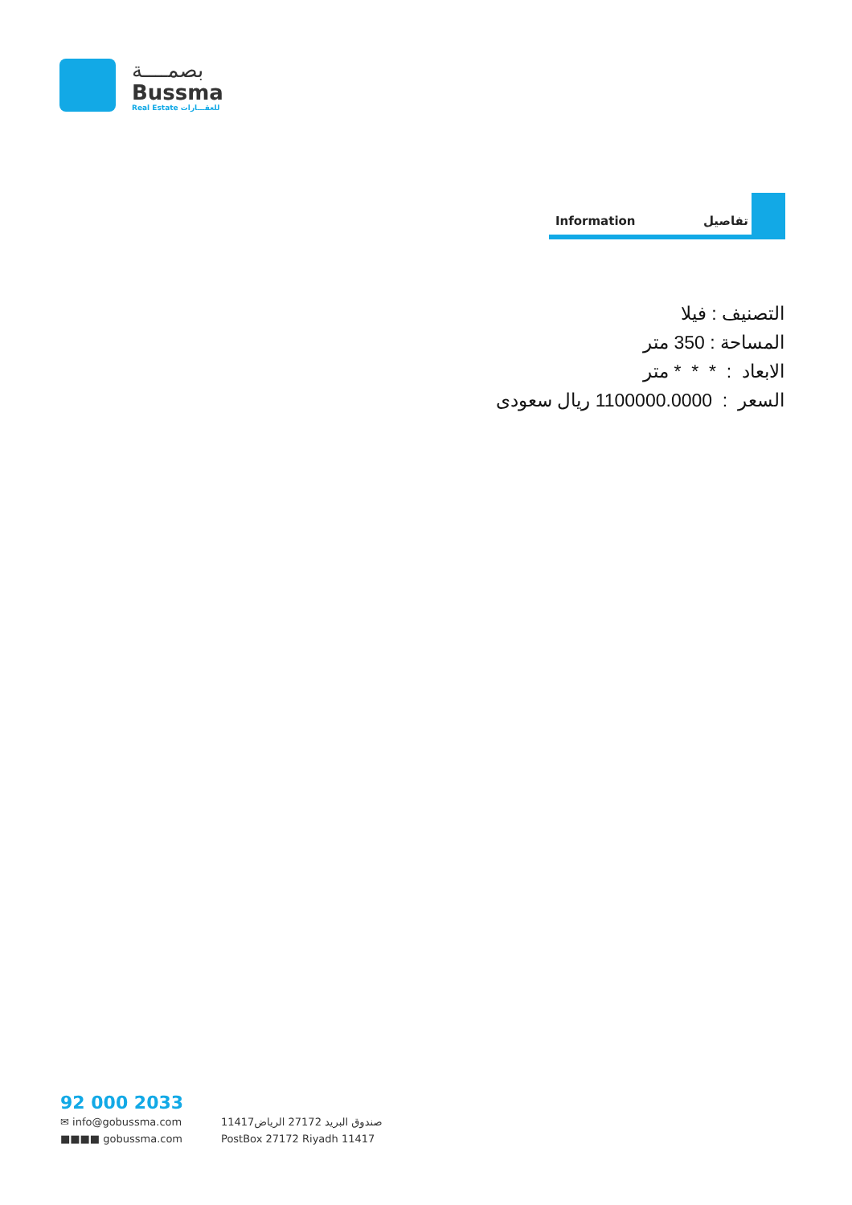بصمــــة
Bussma
Real Estate للعقـــارات
Information تفاصيل
التصنيف : فيلا
المساحة : 350 متر
الابعاد : * * * متر
السعر : 1100000.0000 ريال سعودى
92 000 2033
✉ info@gobussma.com صندوق البريد 27172 الرياض11417
■■■■ gobussma.com PostBox 27172 Riyadh 11417